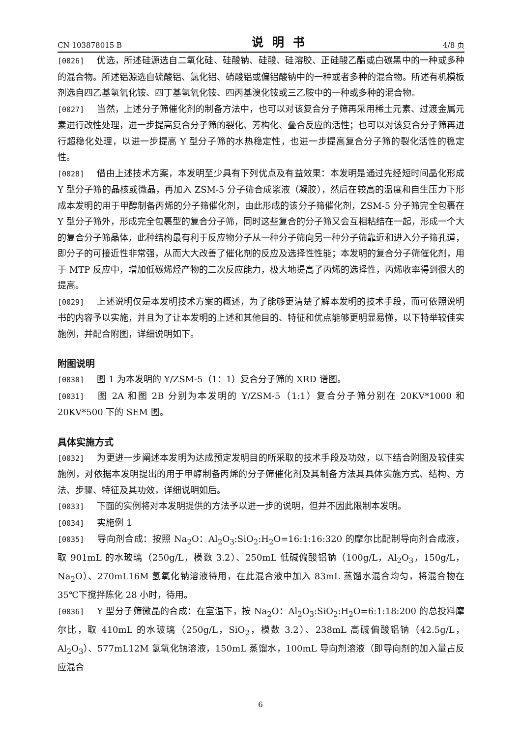CN 103878015 B 说明书 4/8 页
[0026] 优选，所述硅源选自二氧化硅、硅酸钠、硅酸、硅溶胶、正硅酸乙酯或白碳黑中的一种或多种的混合物。所述铝源选自硫酸铝、氯化铝、硝酸铝或偏铝酸钠中的一种或者多种的混合物。所述有机模板剂选自四乙基氢氧化铵、四丁基氢氧化铵、四丙基溴化铵或三乙胺中的一种或多种的混合物。
[0027] 当然，上述分子筛催化剂的制备方法中，也可以对该复合分子筛再采用稀土元素、过渡金属元素进行改性处理，进一步提高复合分子筛的裂化、芳构化、叠合反应的活性；也可以对该复合分子筛再进行超稳化处理，以进一步提高 Y 型分子筛的水热稳定性，也进一步提高复合分子筛的裂化活性的稳定性。
[0028] 借由上述技术方案，本发明至少具有下列优点及有益效果：本发明是通过先经短时间晶化形成 Y 型分子筛的晶核或微晶，再加入 ZSM-5 分子筛合成浆液（凝胶），然后在较高的温度和自生压力下形成本发明的用于甲醇制备丙烯的分子筛催化剂，由此形成的该分子筛催化剂，ZSM-5 分子筛完全包裹在 Y 型分子筛外，形成完全包裹型的复合分子筛，同时这些复合的分子筛又会互相粘结在一起，形成一个大的复合分子筛晶体，此种结构最有利于反应物分子从一种分子筛向另一种分子筛靠近和进入分子筛孔道，即分子的可接近性非常强，从而大大改善了催化剂的反应及选择性性能；本发明的复合分子筛催化剂，用于 MTP 反应中，增加低碳烯烃产物的二次反应能力，极大地提高了丙烯的选择性，丙烯收率得到很大的提高。
[0029] 上述说明仅是本发明技术方案的概述，为了能够更清楚了解本发明的技术手段，而可依照说明书的内容予以实施，并且为了让本发明的上述和其他目的、特征和优点能够更明显易懂，以下特举较佳实施例，并配合附图，详细说明如下。
附图说明
[0030] 图 1 为本发明的 Y/ZSM-5（1：1）复合分子筛的 XRD 谱图。
[0031] 图 2A 和图 2B 分别为本发明的 Y/ZSM-5（1:1）复合分子筛分别在 20KV*1000 和 20KV*500 下的 SEM 图。
具体实施方式
[0032] 为更进一步阐述本发明为达成预定发明目的所采取的技术手段及功效，以下结合附图及较佳实施例，对依据本发明提出的用于甲醇制备丙烯的分子筛催化剂及其制备方法其具体实施方式、结构、方法、步骤、特征及其功效，详细说明如后。
[0033] 下面的实例将对本发明提供的方法予以进一步的说明，但并不因此限制本发明。
[0034] 实施例 1
[0035] 导向剂合成：按照 Na<sub>2</sub>O：Al<sub>2</sub>O<sub>3</sub>:SiO<sub>2</sub>:H<sub>2</sub>O=16:1:16:320 的摩尔比配制导向剂合成液，取 901mL 的水玻璃（250g/L，模数 3.2）、250mL 低碱偏酸铝钠（100g/L，Al<sub>2</sub>O<sub>3</sub>，150g/L，Na<sub>2</sub>O）、270mL16M 氢氧化钠溶液待用，在此混合液中加入 83mL 蒸馏水混合均匀，将混合物在 35℃下搅拌陈化 28 小时，待用。
[0036] Y 型分子筛微晶的合成：在室温下，按 Na<sub>2</sub>O：Al<sub>2</sub>O<sub>3</sub>:SiO<sub>2</sub>:H<sub>2</sub>O=6:1:18:200 的总投料摩尔比，取 410mL 的水玻璃（250g/L，SiO<sub>2</sub>，模数 3.2）、238mL 高碱偏酸铝钠（42.5g/L，Al<sub>2</sub>O<sub>3</sub>）、577mL12M 氢氧化钠溶液，150mL 蒸馏水，100mL 导向剂溶液（即导向剂的加入量占反应混合
6